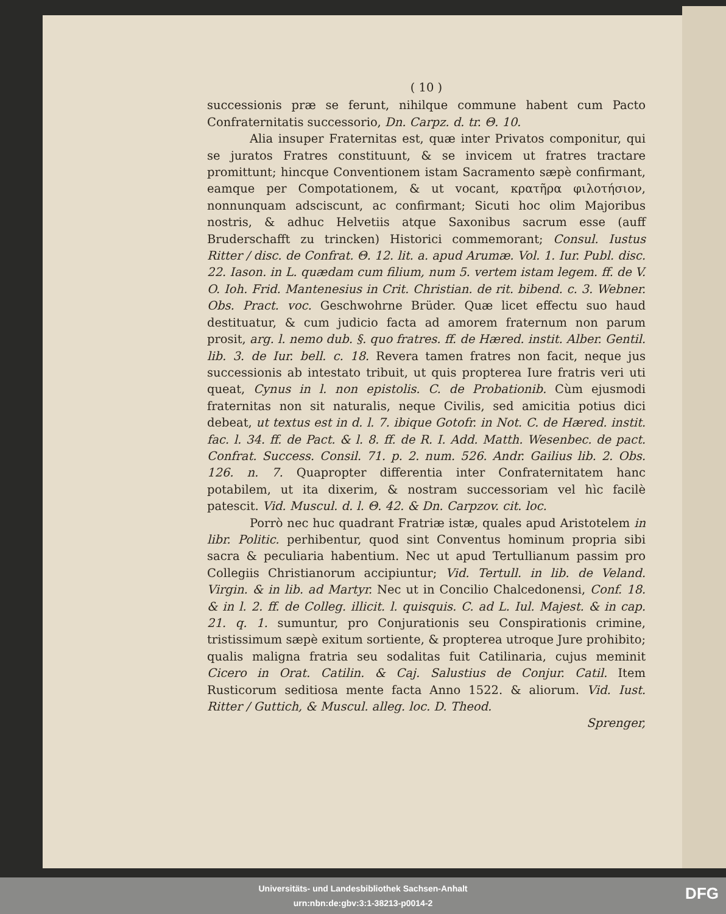( 10 )
successionis præ se ferunt, nihilque commune habent cum Pacto Confraternitatis successorio, Dn. Carpz. d. tr. Θ. 10.
Alia insuper Fraternitas est, quæ inter Privatos componitur, qui se juratos Fratres constituunt, & se invicem ut fratres tractare promittunt; hincque Conventionem istam Sacramento sæpè confirmant, eamque per Compotationem, & ut vocant, κρατῆρα φιλοτήσιον, nonnunquam adsciscunt, ac confirmant; Sicuti hoc olim Majoribus nostris, & adhuc Helvetiis atque Saxonibus sacrum esse (auff Bruderschafft zu trincken) Historici commemorant; Consul. Iustus Ritter / disc. de Confrat. Θ. 12. lit. a. apud Arumæ. Vol. 1. Iur. Publ. disc. 22. Iason. in L. quædam cum filium, num 5. vertem istam legem. ff. de V. O. Ioh. Frid. Mantenesius in Crit. Christian. de rit. bibend. c. 3. Webner. Obs. Pract. voc. Geschwohrne Brüder. Quæ licet effectu suo haud destituatur, & cum judicio facta ad amorem fraternum non parum prosit, arg. l. nemo dub. §. quo fratres. ff. de Hæred. instit. Alber. Gentil. lib. 3. de Iur. bell. c. 18. Revera tamen fratres non facit, neque jus successionis ab intestato tribuit, ut quis propterea Iure fratris veri uti queat, Cynus in l. non epistolis. C. de Probationib. Cùm ejusmodi fraternitas non sit naturalis, neque Civilis, sed amicitia potius dici debeat, ut textus est in d. l. 7. ibique Gotofr. in Not. C. de Hæred. instit. fac. l. 34. ff. de Pact. & l. 8. ff. de R. I. Add. Matth. Wesenbec. de pact. Confrat. Success. Consil. 71. p. 2. num. 526. Andr. Gailius lib. 2. Obs. 126. n. 7. Quapropter differentia inter Confraternitatem hanc potabilem, ut ita dixerim, & nostram successoriam vel hìc facilè patescit. Vid. Muscul. d. l. Θ. 42. & Dn. Carpzov. cit. loc.
Porrò nec huc quadrant Fratriæ istæ, quales apud Aristotelem in libr. Politic. perhibentur, quod sint Conventus hominum propria sibi sacra & peculiaria habentium. Nec ut apud Tertullianum passim pro Collegiis Christianorum accipiuntur; Vid. Tertull. in lib. de Veland. Virgin. & in lib. ad Martyr. Nec ut in Concilio Chalcedonensi, Conf. 18. & in l. 2. ff. de Colleg. illicit. l. quisquis. C. ad L. Iul. Majest. & in cap. 21. q. 1. sumuntur, pro Conjurationis seu Conspirationis crimine, tristissimum sæpè exitum sortiente, & propterea utroque Jure prohibito; qualis maligna fratria seu sodalitas fuit Catilinaria, cujus meminit Cicero in Orat. Catilin. & Caj. Salustius de Conjur. Catil. Item Rusticorum seditiosa mente facta Anno 1522. & aliorum. Vid. Iust. Ritter / Guttich, & Muscul. alleg. loc. D. Theod.
Sprenger,
Universitäts- und Landesbibliothek Sachsen-Anhalt
urn:nbn:de:gbv:3:1-38213-p0014-2
DFG